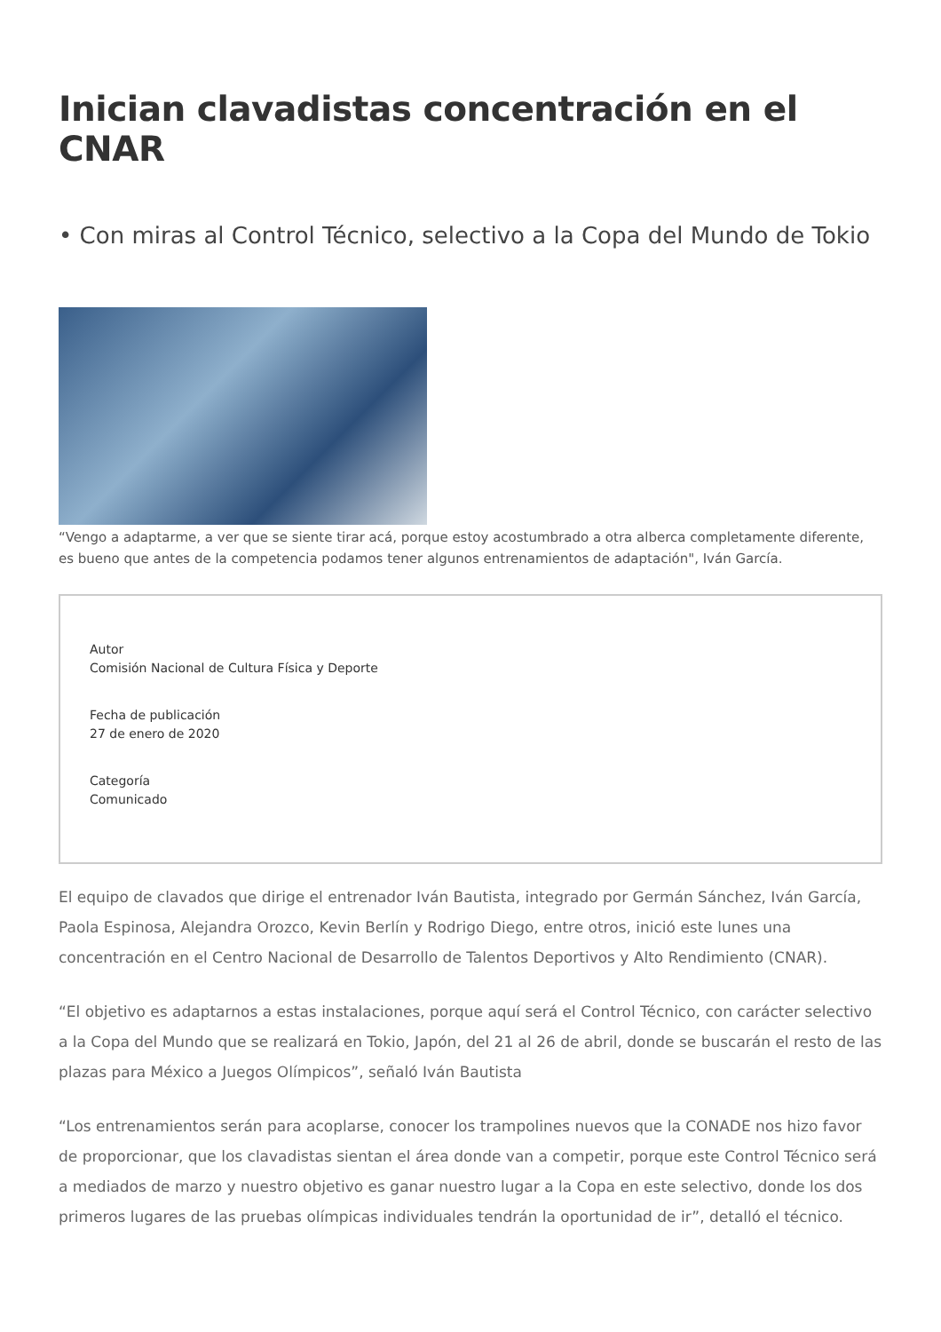Inician clavadistas concentración en el CNAR
• Con miras al Control Técnico, selectivo a la Copa del Mundo de Tokio
“Vengo a adaptarme, a ver que se siente tirar acá, porque estoy acostumbrado a otra alberca completamente diferente, es bueno que antes de la competencia podamos tener algunos entrenamientos de adaptación", Iván García.
Autor
Comisión Nacional de Cultura Física y Deporte
Fecha de publicación
27 de enero de 2020
Categoría
Comunicado
El equipo de clavados que dirige el entrenador Iván Bautista, integrado por Germán Sánchez, Iván García, Paola Espinosa, Alejandra Orozco, Kevin Berlín y Rodrigo Diego, entre otros, inició este lunes una concentración en el Centro Nacional de Desarrollo de Talentos Deportivos y Alto Rendimiento (CNAR).
“El objetivo es adaptarnos a estas instalaciones, porque aquí será el Control Técnico, con carácter selectivo a la Copa del Mundo que se realizará en Tokio, Japón, del 21 al 26 de abril, donde se buscarán el resto de las plazas para México a Juegos Olímpicos”, señaló Iván Bautista
“Los entrenamientos serán para acoplarse, conocer los trampolines nuevos que la CONADE nos hizo favor de proporcionar, que los clavadistas sientan el área donde van a competir, porque este Control Técnico será a mediados de marzo y nuestro objetivo es ganar nuestro lugar a la Copa en este selectivo, donde los dos primeros lugares de las pruebas olímpicas individuales tendrán la oportunidad de ir”, detalló el técnico.